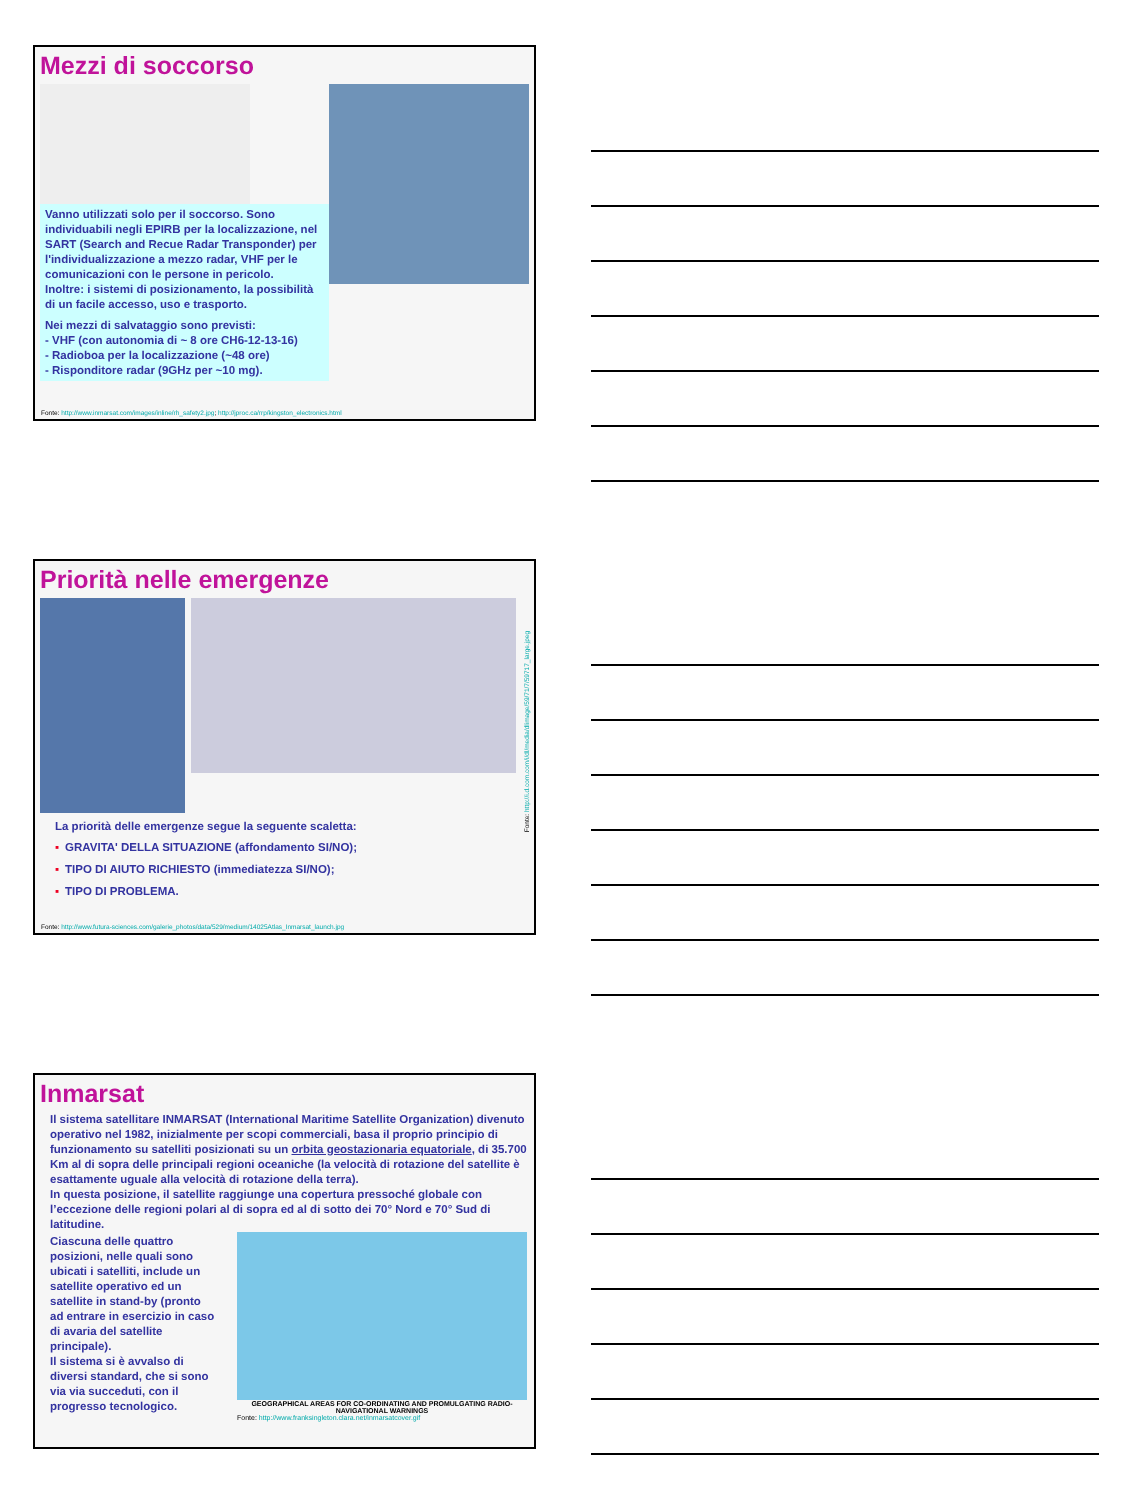Mezzi di soccorso
Vanno utilizzati solo per il soccorso. Sono individuabili negli EPIRB per la localizzazione, nel SART (Search and Recue Radar Transponder) per l'individualizzazione a mezzo radar, VHF per le comunicazioni con le persone in pericolo.
Inoltre: i sistemi di posizionamento, la possibilità di un facile accesso, uso e trasporto.
Nei mezzi di salvataggio sono previsti:
- VHF (con autonomia di ~ 8 ore CH6-12-13-16)
- Radioboa per la localizzazione (~48 ore)
- Risponditore radar (9GHz per ~10 mg).
Fonte: http://www.inmarsat.com/images/inline/rh_safety2.jpg; http://jproc.ca/rrp/kingston_electronics.html
Priorità nelle emergenze
La priorità delle emergenze segue la seguente scaletta:
▪ GRAVITA' DELLA SITUAZIONE (affondamento SI/NO);
▪ TIPO DI AIUTO RICHIESTO (immediatezza SI/NO);
▪ TIPO DI PROBLEMA.
Fonte: http://i.d.com.com/i/dl/media/dlimage/59/71/7/59717_large.jpeg
Fonte: http://www.futura-sciences.com/galerie_photos/data/529/medium/14025Atlas_Inmarsat_launch.jpg
Inmarsat
Il sistema satellitare INMARSAT (International Maritime Satellite Organization) divenuto operativo nel 1982, inizialmente per scopi commerciali, basa il proprio principio di funzionamento su satelliti posizionati su un orbita geostazionaria equatoriale, di 35.700 Km al di sopra delle principali regioni oceaniche (la velocità di rotazione del satellite è esattamente uguale alla velocità di rotazione della terra).
In questa posizione, il satellite raggiunge una copertura pressoché globale con l’eccezione delle regioni polari al di sopra ed al di sotto dei 70° Nord e 70° Sud di latitudine.
Ciascuna delle quattro posizioni, nelle quali sono ubicati i satelliti, include un satellite operativo ed un satellite in stand-by (pronto ad entrare in esercizio in caso di avaria del satellite principale).
Il sistema si è avvalso di diversi standard, che si sono via via succeduti, con il progresso tecnologico.
GEOGRAPHICAL AREAS FOR CO-ORDINATING AND PROMULGATING RADIO-NAVIGATIONAL WARNINGS
Fonte: http://www.franksingleton.clara.net/inmarsatcover.gif